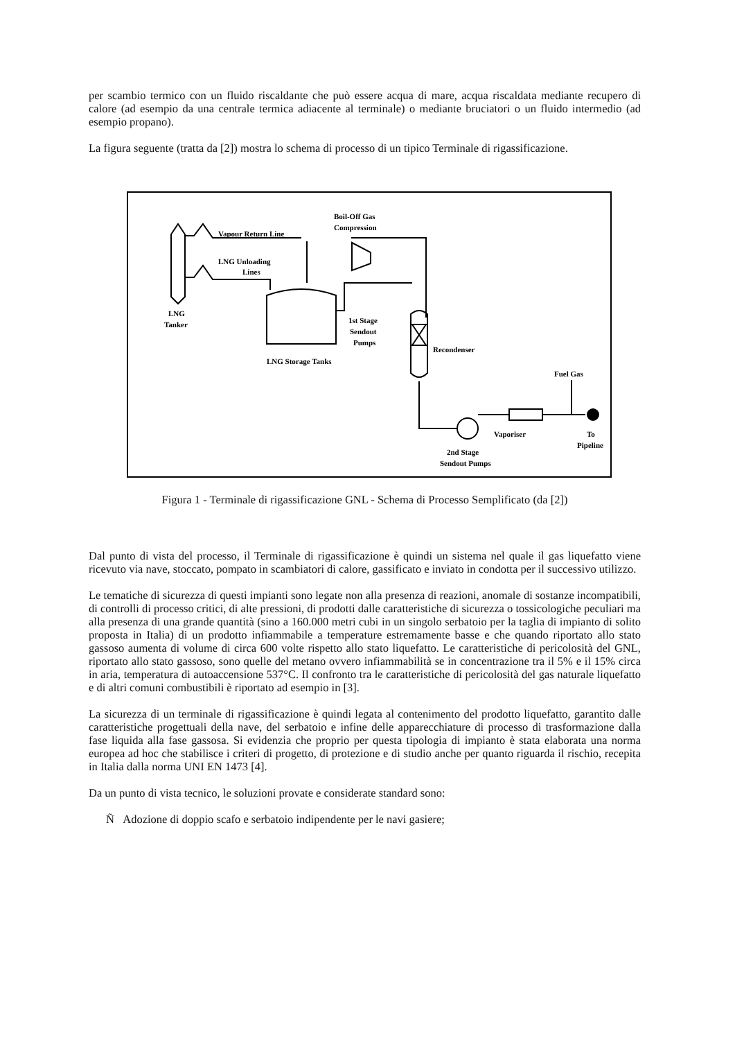per scambio termico con un fluido riscaldante che può essere acqua di mare, acqua riscaldata mediante recupero di calore (ad esempio da una centrale termica adiacente al terminale) o mediante bruciatori o un fluido intermedio (ad esempio propano).
La figura seguente (tratta da [2]) mostra lo schema di processo di un tipico Terminale di rigassificazione.
Vapour Return Line
Boil-Off Gas
Compression
LNG Unloading
Lines
LNG
Tanker
1st Stage
Sendout
Pumps
Recondenser
LNG Storage Tanks
Fuel Gas
Vaporiser
To
Pipeline
2nd Stage
Sendout Pumps
Figura 1 - Terminale di rigassificazione GNL - Schema di Processo Semplificato (da [2])
Dal punto di vista del processo, il Terminale di rigassificazione è quindi un sistema nel quale il gas liquefatto viene ricevuto via nave, stoccato, pompato in scambiatori di calore, gassificato e inviato in condotta per il successivo utilizzo.
Le tematiche di sicurezza di questi impianti sono legate non alla presenza di reazioni, anomale di sostanze incompatibili, di controlli di processo critici, di alte pressioni, di prodotti dalle caratteristiche di sicurezza o tossicologiche peculiari ma alla presenza di una grande quantità (sino a 160.000 metri cubi in un singolo serbatoio per la taglia di impianto di solito proposta in Italia) di un prodotto infiammabile a temperature estremamente basse e che quando riportato allo stato gassoso aumenta di volume di circa 600 volte rispetto allo stato liquefatto. Le caratteristiche di pericolosità del GNL, riportato allo stato gassoso, sono quelle del metano ovvero infiammabilità se in concentrazione tra il 5% e il 15% circa in aria, temperatura di autoaccensione 537°C. Il confronto tra le caratteristiche di pericolosità del gas naturale liquefatto e di altri comuni combustibili è riportato ad esempio in [3].
La sicurezza di un terminale di rigassificazione è quindi legata al contenimento del prodotto liquefatto, garantito dalle caratteristiche progettuali della nave, del serbatoio e infine delle apparecchiature di processo di trasformazione dalla fase liquida alla fase gassosa. Si evidenzia che proprio per questa tipologia di impianto è stata elaborata una norma europea ad hoc che stabilisce i criteri di progetto, di protezione e di studio anche per quanto riguarda il rischio, recepita in Italia dalla norma UNI EN 1473 [4].
Da un punto di vista tecnico, le soluzioni provate e considerate standard sono:
Ñ Adozione di doppio scafo e serbatoio indipendente per le navi gasiere;